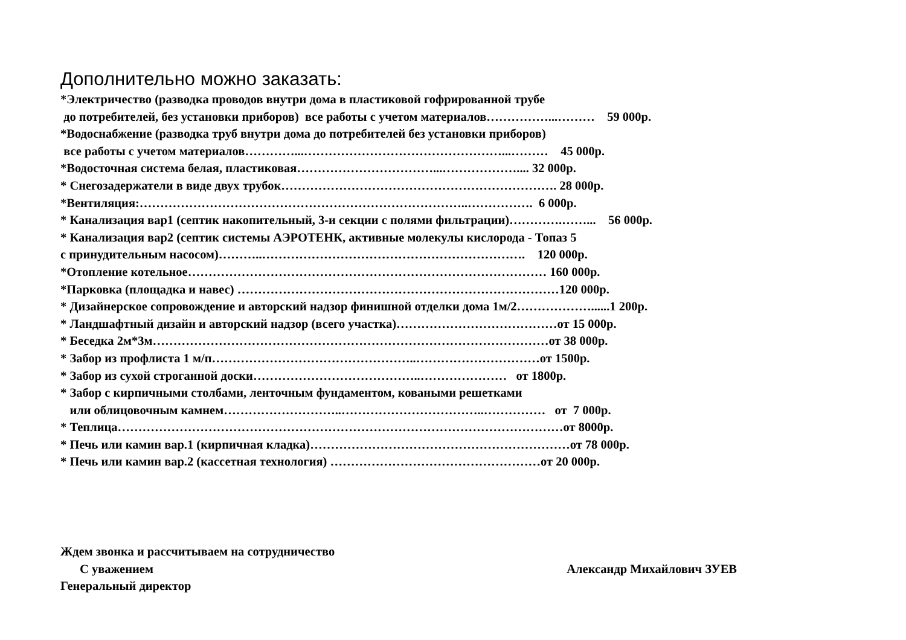Дополнительно можно заказать:
*Электричество (разводка проводов внутри дома в пластиковой гофрированной трубе
до потребителей, без установки приборов) все работы с учетом материалов……………...……… 59 000р.
*Водоснабжение (разводка труб внутри дома до потребителей без установки приборов)
все работы с учетом материалов…………...…………………………………………...……… 45 000р.
*Водосточная система белая, пластиковая……………………………...……………….... 32 000р.
* Снегозадержатели в виде двух трубок…………………………………………………………. 28 000р.
*Вентиляция:……………………………………………………………………..……………. 6 000р.
* Канализация вар1 (септик накопительный, 3-и секции с полями фильтрации)………….……... 56 000р.
* Канализация вар2 (септик системы АЭРОТЕНК, активные молекулы кислорода - Топаз 5
с принудительным насосом)………..………………………………………………………. 120 000р.
*Отопление котельное…………………………………………………………………………… 160 000р.
*Парковка (площадка и навес) ……………………………………………………………………120 000р.
* Дизайнерское сопровождение и авторский надзор финишной отделки дома 1м/2………………......1 200р.
* Ландшафтный дизайн и авторский надзор (всего участка)…………………………………от 15 000р.
* Беседка 2м*3м……………………………………………………………………………………от 38 000р.
* Забор из профлиста 1 м/п…………………………………………..…………………………от 1500р.
* Забор из сухой строганной доски…………………………………..………………… от 1800р.
* Забор с кирпичными столбами, ленточным фундаментом, коваными решетками
или облицовочным камнем………………………..……………………………..…………… от 7 000р.
* Теплица………………………………………………………………………………………………от 8000р.
* Печь или камин вар.1 (кирпичная кладка)………………………………………………………от 78 000р.
* Печь или камин вар.2 (кассетная технология) ……………………………………………от 20 000р.
Ждем звонка и рассчитываем на сотрудничество
С уважением Александр Михайлович ЗУЕВ
Генеральный директор